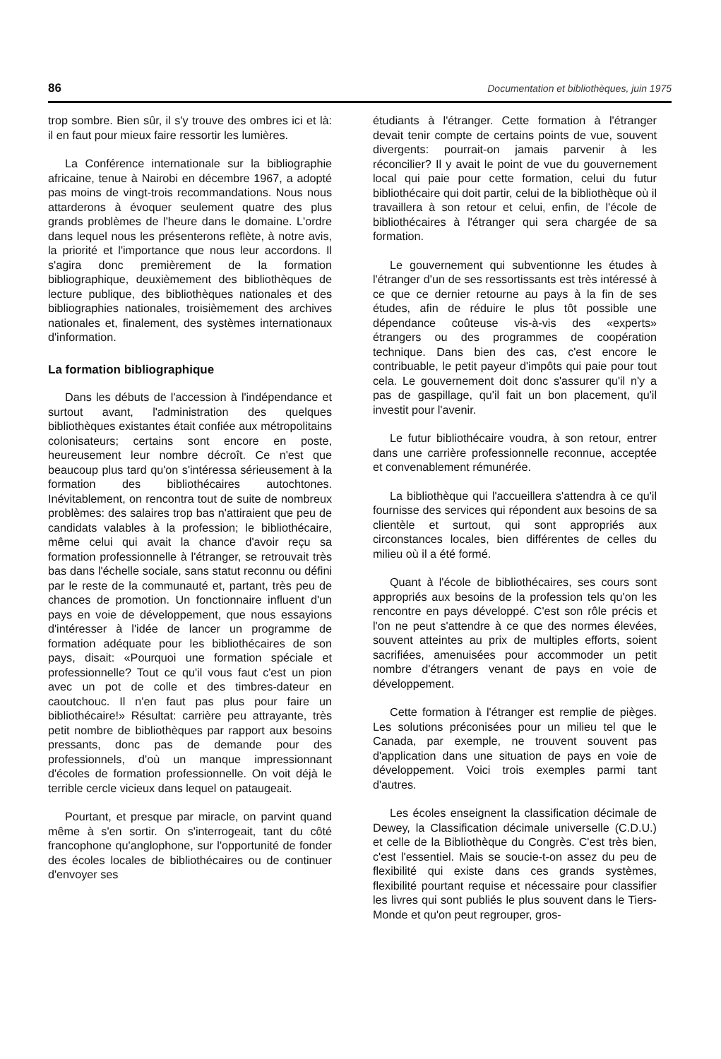86 Documentation et bibliothèques, juin 1975
trop sombre. Bien sûr, il s'y trouve des ombres ici et là: il en faut pour mieux faire ressortir les lumières.
La Conférence internationale sur la bibliographie africaine, tenue à Nairobi en décembre 1967, a adopté pas moins de vingt-trois recommandations. Nous nous attarderons à évoquer seulement quatre des plus grands problèmes de l'heure dans le domaine. L'ordre dans lequel nous les présenterons reflète, à notre avis, la priorité et l'importance que nous leur accordons. Il s'agira donc premièrement de la formation bibliographique, deuxièmement des bibliothèques de lecture publique, des bibliothèques nationales et des bibliographies nationales, troisièmement des archives nationales et, finalement, des systèmes internationaux d'information.
La formation bibliographique
Dans les débuts de l'accession à l'indépendance et surtout avant, l'administration des quelques bibliothèques existantes était confiée aux métropolitains colonisateurs; certains sont encore en poste, heureusement leur nombre décroît. Ce n'est que beaucoup plus tard qu'on s'intéressa sérieusement à la formation des bibliothécaires autochtones. Inévitablement, on rencontra tout de suite de nombreux problèmes: des salaires trop bas n'attiraient que peu de candidats valables à la profession; le bibliothécaire, même celui qui avait la chance d'avoir reçu sa formation professionnelle à l'étranger, se retrouvait très bas dans l'échelle sociale, sans statut reconnu ou défini par le reste de la communauté et, partant, très peu de chances de promotion. Un fonctionnaire influent d'un pays en voie de développement, que nous essayions d'intéresser à l'idée de lancer un programme de formation adéquate pour les bibliothécaires de son pays, disait: «Pourquoi une formation spéciale et professionnelle? Tout ce qu'il vous faut c'est un pion avec un pot de colle et des timbres-dateur en caoutchouc. Il n'en faut pas plus pour faire un bibliothécaire!» Résultat: carrière peu attrayante, très petit nombre de bibliothèques par rapport aux besoins pressants, donc pas de demande pour des professionnels, d'où un manque impressionnant d'écoles de formation professionnelle. On voit déjà le terrible cercle vicieux dans lequel on pataugeait.
Pourtant, et presque par miracle, on parvint quand même à s'en sortir. On s'interrogeait, tant du côté francophone qu'anglophone, sur l'opportunité de fonder des écoles locales de bibliothécaires ou de continuer d'envoyer ses
étudiants à l'étranger. Cette formation à l'étranger devait tenir compte de certains points de vue, souvent divergents: pourrait-on jamais parvenir à les réconcilier? Il y avait le point de vue du gouvernement local qui paie pour cette formation, celui du futur bibliothécaire qui doit partir, celui de la bibliothèque où il travaillera à son retour et celui, enfin, de l'école de bibliothécaires à l'étranger qui sera chargée de sa formation.
Le gouvernement qui subventionne les études à l'étranger d'un de ses ressortissants est très intéressé à ce que ce dernier retourne au pays à la fin de ses études, afin de réduire le plus tôt possible une dépendance coûteuse vis-à-vis des «experts» étrangers ou des programmes de coopération technique. Dans bien des cas, c'est encore le contribuable, le petit payeur d'impôts qui paie pour tout cela. Le gouvernement doit donc s'assurer qu'il n'y a pas de gaspillage, qu'il fait un bon placement, qu'il investit pour l'avenir.
Le futur bibliothécaire voudra, à son retour, entrer dans une carrière professionnelle reconnue, acceptée et convenablement rémunérée.
La bibliothèque qui l'accueillera s'attendra à ce qu'il fournisse des services qui répondent aux besoins de sa clientèle et surtout, qui sont appropriés aux circonstances locales, bien différentes de celles du milieu où il a été formé.
Quant à l'école de bibliothécaires, ses cours sont appropriés aux besoins de la profession tels qu'on les rencontre en pays développé. C'est son rôle précis et l'on ne peut s'attendre à ce que des normes élevées, souvent atteintes au prix de multiples efforts, soient sacrifiées, amenuisées pour accommoder un petit nombre d'étrangers venant de pays en voie de développement.
Cette formation à l'étranger est remplie de pièges. Les solutions préconisées pour un milieu tel que le Canada, par exemple, ne trouvent souvent pas d'application dans une situation de pays en voie de développement. Voici trois exemples parmi tant d'autres.
Les écoles enseignent la classification décimale de Dewey, la Classification décimale universelle (C.D.U.) et celle de la Bibliothèque du Congrès. C'est très bien, c'est l'essentiel. Mais se soucie-t-on assez du peu de flexibilité qui existe dans ces grands systèmes, flexibilité pourtant requise et nécessaire pour classifier les livres qui sont publiés le plus souvent dans le Tiers-Monde et qu'on peut regrouper, gros-